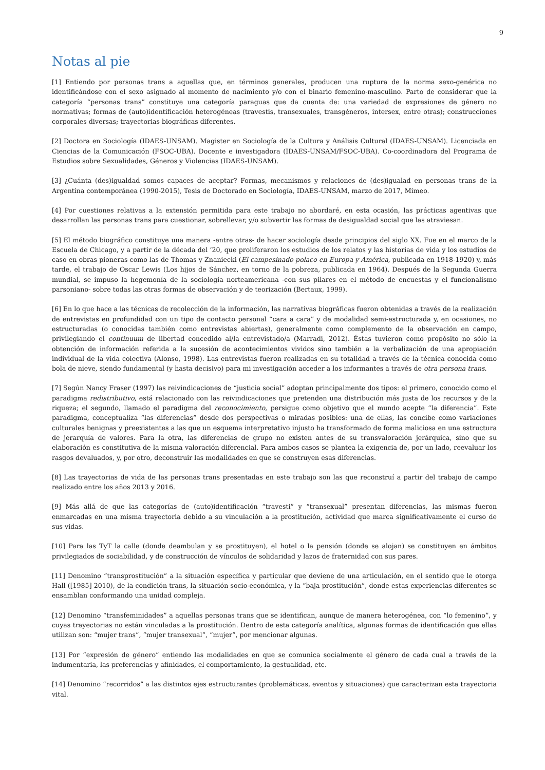9
Notas al pie
[1] Entiendo por personas trans a aquellas que, en términos generales, producen una ruptura de la norma sexo-genérica no identificándose con el sexo asignado al momento de nacimiento y/o con el binario femenino-masculino. Parto de considerar que la categoría “personas trans” constituye una categoría paraguas que da cuenta de: una variedad de expresiones de género no normativas; formas de (auto)identificación heterogéneas (travestis, transexuales, transgéneros, intersex, entre otras); construcciones corporales diversas; trayectorias biográficas diferentes.
[2] Doctora en Sociología (IDAES-UNSAM). Magister en Sociología de la Cultura y Análisis Cultural (IDAES-UNSAM). Licenciada en Ciencias de la Comunicación (FSOC-UBA). Docente e investigadora (IDAES-UNSAM/FSOC-UBA). Co-coordinadora del Programa de Estudios sobre Sexualidades, Géneros y Violencias (IDAES-UNSAM).
[3] ¿Cuánta (des)igualdad somos capaces de aceptar? Formas, mecanismos y relaciones de (des)igualad en personas trans de la Argentina contemporánea (1990-2015), Tesis de Doctorado en Sociología, IDAES-UNSAM, marzo de 2017, Mimeo.
[4] Por cuestiones relativas a la extensión permitida para este trabajo no abordaré, en esta ocasión, las prácticas agentivas que desarrollan las personas trans para cuestionar, sobrellevar, y/o subvertir las formas de desigualdad social que las atraviesan.
[5] El método biográfico constituye una manera -entre otras- de hacer sociología desde principios del siglo XX. Fue en el marco de la Escuela de Chicago, y a partir de la década del ’20, que proliferaron los estudios de los relatos y las historias de vida y los estudios de caso en obras pioneras como las de Thomas y Znaniecki (El campesinado polaco en Europa y América, publicada en 1918-1920) y, más tarde, el trabajo de Oscar Lewis (Los hijos de Sánchez, en torno de la pobreza, publicada en 1964). Después de la Segunda Guerra mundial, se impuso la hegemonía de la sociología norteamericana -con sus pilares en el método de encuestas y el funcionalismo parsoniano- sobre todas las otras formas de observación y de teorización (Bertaux, 1999).
[6] En lo que hace a las técnicas de recolección de la información, las narrativas biográficas fueron obtenidas a través de la realización de entrevistas en profundidad con un tipo de contacto personal “cara a cara” y de modalidad semi-estructurada y, en ocasiones, no estructuradas (o conocidas también como entrevistas abiertas), generalmente como complemento de la observación en campo, privilegiando el continuum de libertad concedido al/la entrevistado/a (Marradi, 2012). Éstas tuvieron como propósito no sólo la obtención de información referida a la sucesión de acontecimientos vividos sino también a la verbalización de una apropiación individual de la vida colectiva (Alonso, 1998). Las entrevistas fueron realizadas en su totalidad a través de la técnica conocida como bola de nieve, siendo fundamental (y hasta decisivo) para mi investigación acceder a los informantes a través de otra persona trans.
[7] Según Nancy Fraser (1997) las reivindicaciones de “justicia social” adoptan principalmente dos tipos: el primero, conocido como el paradigma redistributivo, está relacionado con las reivindicaciones que pretenden una distribución más justa de los recursos y de la riqueza; el segundo, llamado el paradigma del reconocimiento, persigue como objetivo que el mundo acepte “la diferencia”. Este paradigma, conceptualiza “las diferencias” desde dos perspectivas o miradas posibles: una de ellas, las concibe como variaciones culturales benignas y preexistentes a las que un esquema interpretativo injusto ha transformado de forma maliciosa en una estructura de jerarquía de valores. Para la otra, las diferencias de grupo no existen antes de su transvaloración jerárquica, sino que su elaboración es constitutiva de la misma valoración diferencial. Para ambos casos se plantea la exigencia de, por un lado, reevaluar los rasgos devaluados, y, por otro, deconstruir las modalidades en que se construyen esas diferencias.
[8] Las trayectorias de vida de las personas trans presentadas en este trabajo son las que reconstruí a partir del trabajo de campo realizado entre los años 2013 y 2016.
[9] Más allá de que las categorías de (auto)identificación “travesti” y “transexual” presentan diferencias, las mismas fueron enmarcadas en una misma trayectoria debido a su vinculación a la prostitución, actividad que marca significativamente el curso de sus vidas.
[10] Para las TyT la calle (donde deambulan y se prostituyen), el hotel o la pensión (donde se alojan) se constituyen en ámbitos privilegiados de sociabilidad, y de construcción de vínculos de solidaridad y lazos de fraternidad con sus pares.
[11] Denomino “transprostitución” a la situación específica y particular que deviene de una articulación, en el sentido que le otorga Hall ([1985] 2010), de la condición trans, la situación socio-económica, y la “baja prostitución”, donde estas experiencias diferentes se ensamblan conformando una unidad compleja.
[12] Denomino “transfeminidades” a aquellas personas trans que se identifican, aunque de manera heterogénea, con “lo femenino”, y cuyas trayectorias no están vinculadas a la prostitución. Dentro de esta categoría analítica, algunas formas de identificación que ellas utilizan son: “mujer trans”, “mujer transexual”, “mujer”, por mencionar algunas.
[13] Por “expresión de género” entiendo las modalidades en que se comunica socialmente el género de cada cual a través de la indumentaria, las preferencias y afinidades, el comportamiento, la gestualidad, etc.
[14] Denomino “recorridos” a las distintos ejes estructurantes (problemáticas, eventos y situaciones) que caracterizan esta trayectoria vital.